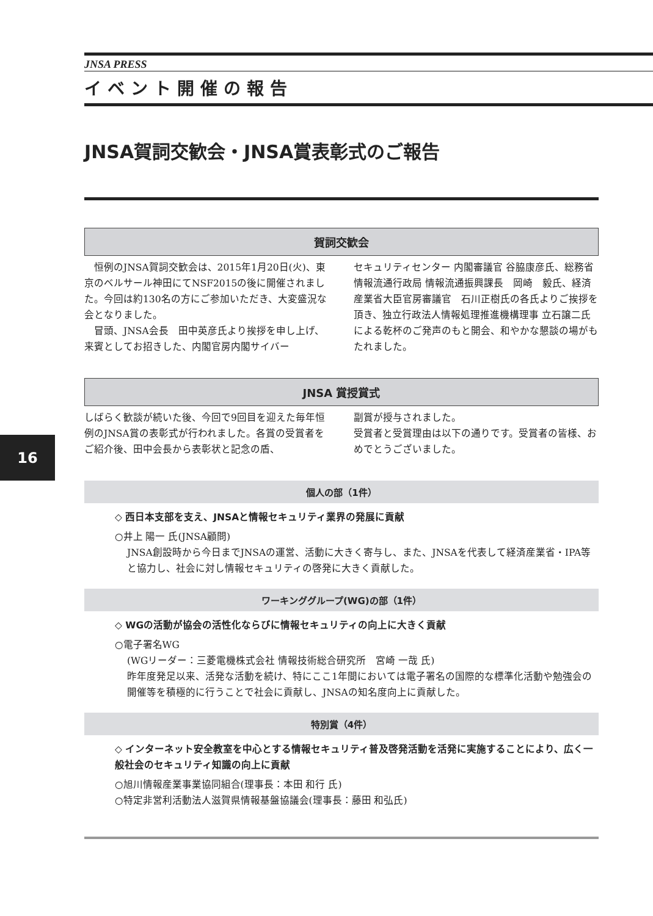16
JNSA PRESS
イベント開催の報告
JNSA賀詞交歓会・JNSA賞表彰式のご報告
賀詞交歓会
　恒例のJNSA賀詞交歓会は、2015年1月20日(火)、東京のベルサール神田にてNSF2015の後に開催されました。今回は約130名の方にご参加いただき、大変盛況な会となりました。
　冒頭、JNSA会長　田中英彦氏より挨拶を申し上げ、来賓としてお招きした、内閣官房内閣サイバー
セキュリティセンター 内閣審議官 谷脇康彦氏、総務省情報流通行政局 情報流通振興課長　岡崎　毅氏、経済産業省大臣官房審議官　石川正樹氏の各氏よりご挨拶を頂き、独立行政法人情報処理推進機構理事 立石譲二氏による乾杯のご発声のもと開会、和やかな懇談の場がもたれました。
JNSA 賞授賞式
しばらく歓談が続いた後、今回で9回目を迎えた毎年恒例のJNSA賞の表彰式が行われました。各賞の受賞者をご紹介後、田中会長から表彰状と記念の盾、
副賞が授与されました。
受賞者と受賞理由は以下の通りです。受賞者の皆様、おめでとうございました。
個人の部（1件）
◇ 西日本支部を支え、JNSAと情報セキュリティ業界の発展に貢献
○井上 陽一 氏(JNSA顧問)
JNSA創設時から今日までJNSAの運営、活動に大きく寄与し、また、JNSAを代表して経済産業省・IPA等と協力し、社会に対し情報セキュリティの啓発に大きく貢献した。
ワーキンググループ(WG)の部（1件）
◇ WGの活動が協会の活性化ならびに情報セキュリティの向上に大きく貢献
○電子署名WG
(WGリーダー：三菱電機株式会社 情報技術総合研究所　宮崎 一哉 氏)
昨年度発足以来、活発な活動を続け、特にここ1年間においては電子署名の国際的な標準化活動や勉強会の開催等を積極的に行うことで社会に貢献し、JNSAの知名度向上に貢献した。
特別賞（4件）
◇ インターネット安全教室を中心とする情報セキュリティ普及啓発活動を活発に実施することにより、広く一般社会のセキュリティ知識の向上に貢献
○旭川情報産業事業協同組合(理事長：本田 和行 氏)
○特定非営利活動法人滋賀県情報基盤協議会(理事長：藤田 和弘氏)